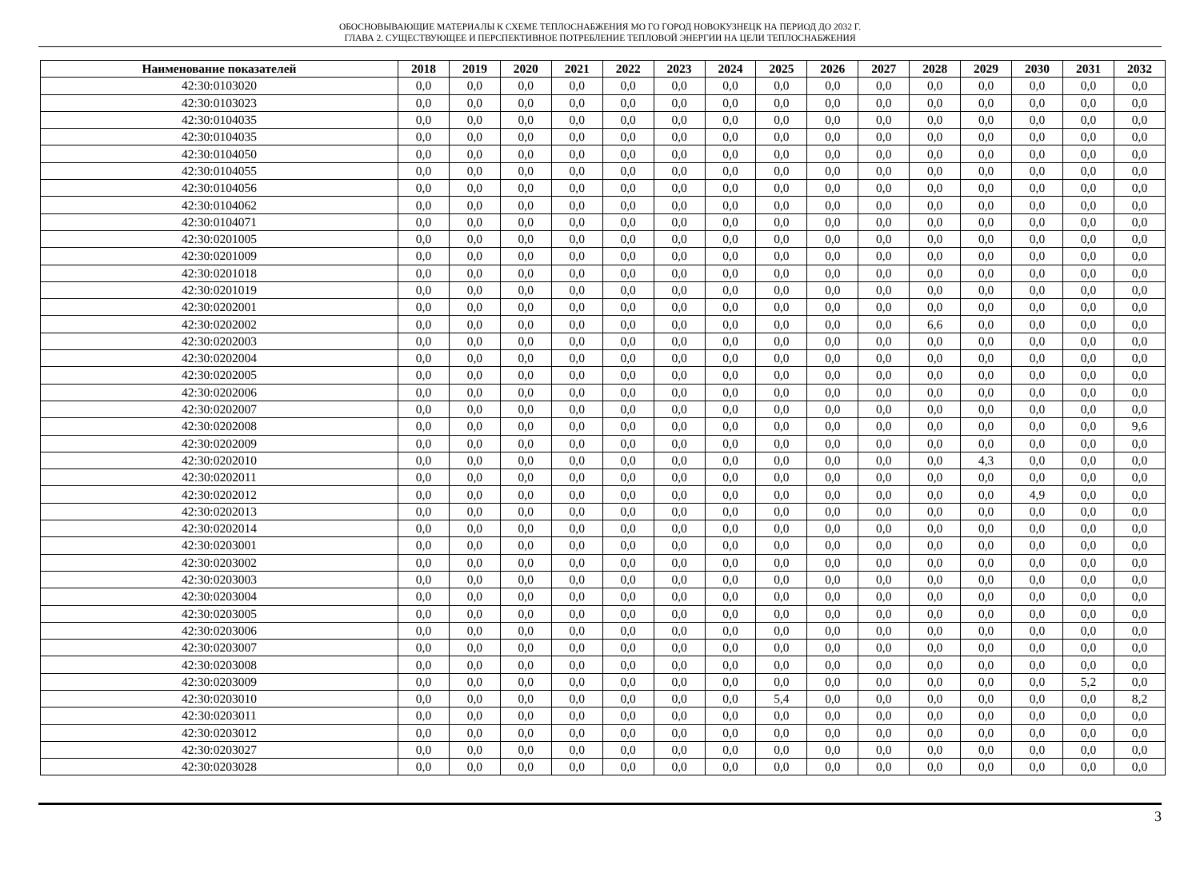ОБОСНОВЫВАЮЩИЕ МАТЕРИАЛЫ К СХЕМЕ ТЕПЛОСНАБЖЕНИЯ МО ГО ГОРОД НОВОКУЗНЕЦК НА ПЕРИОД ДО 2032 Г.
ГЛАВА 2. СУЩЕСТВУЮЩЕЕ И ПЕРСПЕКТИВНОЕ ПОТРЕБЛЕНИЕ ТЕПЛОВОЙ ЭНЕРГИИ НА ЦЕЛИ ТЕПЛОСНАБЖЕНИЯ
| Наименование показателей | 2018 | 2019 | 2020 | 2021 | 2022 | 2023 | 2024 | 2025 | 2026 | 2027 | 2028 | 2029 | 2030 | 2031 | 2032 |
| --- | --- | --- | --- | --- | --- | --- | --- | --- | --- | --- | --- | --- | --- | --- | --- |
| 42:30:0103020 | 0,0 | 0,0 | 0,0 | 0,0 | 0,0 | 0,0 | 0,0 | 0,0 | 0,0 | 0,0 | 0,0 | 0,0 | 0,0 | 0,0 | 0,0 |
| 42:30:0103023 | 0,0 | 0,0 | 0,0 | 0,0 | 0,0 | 0,0 | 0,0 | 0,0 | 0,0 | 0,0 | 0,0 | 0,0 | 0,0 | 0,0 | 0,0 |
| 42:30:0104035 | 0,0 | 0,0 | 0,0 | 0,0 | 0,0 | 0,0 | 0,0 | 0,0 | 0,0 | 0,0 | 0,0 | 0,0 | 0,0 | 0,0 | 0,0 |
| 42:30:0104035 | 0,0 | 0,0 | 0,0 | 0,0 | 0,0 | 0,0 | 0,0 | 0,0 | 0,0 | 0,0 | 0,0 | 0,0 | 0,0 | 0,0 | 0,0 |
| 42:30:0104050 | 0,0 | 0,0 | 0,0 | 0,0 | 0,0 | 0,0 | 0,0 | 0,0 | 0,0 | 0,0 | 0,0 | 0,0 | 0,0 | 0,0 | 0,0 |
| 42:30:0104055 | 0,0 | 0,0 | 0,0 | 0,0 | 0,0 | 0,0 | 0,0 | 0,0 | 0,0 | 0,0 | 0,0 | 0,0 | 0,0 | 0,0 | 0,0 |
| 42:30:0104056 | 0,0 | 0,0 | 0,0 | 0,0 | 0,0 | 0,0 | 0,0 | 0,0 | 0,0 | 0,0 | 0,0 | 0,0 | 0,0 | 0,0 | 0,0 |
| 42:30:0104062 | 0,0 | 0,0 | 0,0 | 0,0 | 0,0 | 0,0 | 0,0 | 0,0 | 0,0 | 0,0 | 0,0 | 0,0 | 0,0 | 0,0 | 0,0 |
| 42:30:0104071 | 0,0 | 0,0 | 0,0 | 0,0 | 0,0 | 0,0 | 0,0 | 0,0 | 0,0 | 0,0 | 0,0 | 0,0 | 0,0 | 0,0 | 0,0 |
| 42:30:0201005 | 0,0 | 0,0 | 0,0 | 0,0 | 0,0 | 0,0 | 0,0 | 0,0 | 0,0 | 0,0 | 0,0 | 0,0 | 0,0 | 0,0 | 0,0 |
| 42:30:0201009 | 0,0 | 0,0 | 0,0 | 0,0 | 0,0 | 0,0 | 0,0 | 0,0 | 0,0 | 0,0 | 0,0 | 0,0 | 0,0 | 0,0 | 0,0 |
| 42:30:0201018 | 0,0 | 0,0 | 0,0 | 0,0 | 0,0 | 0,0 | 0,0 | 0,0 | 0,0 | 0,0 | 0,0 | 0,0 | 0,0 | 0,0 | 0,0 |
| 42:30:0201019 | 0,0 | 0,0 | 0,0 | 0,0 | 0,0 | 0,0 | 0,0 | 0,0 | 0,0 | 0,0 | 0,0 | 0,0 | 0,0 | 0,0 | 0,0 |
| 42:30:0202001 | 0,0 | 0,0 | 0,0 | 0,0 | 0,0 | 0,0 | 0,0 | 0,0 | 0,0 | 0,0 | 0,0 | 0,0 | 0,0 | 0,0 | 0,0 |
| 42:30:0202002 | 0,0 | 0,0 | 0,0 | 0,0 | 0,0 | 0,0 | 0,0 | 0,0 | 0,0 | 0,0 | 6,6 | 0,0 | 0,0 | 0,0 | 0,0 |
| 42:30:0202003 | 0,0 | 0,0 | 0,0 | 0,0 | 0,0 | 0,0 | 0,0 | 0,0 | 0,0 | 0,0 | 0,0 | 0,0 | 0,0 | 0,0 | 0,0 |
| 42:30:0202004 | 0,0 | 0,0 | 0,0 | 0,0 | 0,0 | 0,0 | 0,0 | 0,0 | 0,0 | 0,0 | 0,0 | 0,0 | 0,0 | 0,0 | 0,0 |
| 42:30:0202005 | 0,0 | 0,0 | 0,0 | 0,0 | 0,0 | 0,0 | 0,0 | 0,0 | 0,0 | 0,0 | 0,0 | 0,0 | 0,0 | 0,0 | 0,0 |
| 42:30:0202006 | 0,0 | 0,0 | 0,0 | 0,0 | 0,0 | 0,0 | 0,0 | 0,0 | 0,0 | 0,0 | 0,0 | 0,0 | 0,0 | 0,0 | 0,0 |
| 42:30:0202007 | 0,0 | 0,0 | 0,0 | 0,0 | 0,0 | 0,0 | 0,0 | 0,0 | 0,0 | 0,0 | 0,0 | 0,0 | 0,0 | 0,0 | 0,0 |
| 42:30:0202008 | 0,0 | 0,0 | 0,0 | 0,0 | 0,0 | 0,0 | 0,0 | 0,0 | 0,0 | 0,0 | 0,0 | 0,0 | 0,0 | 0,0 | 9,6 |
| 42:30:0202009 | 0,0 | 0,0 | 0,0 | 0,0 | 0,0 | 0,0 | 0,0 | 0,0 | 0,0 | 0,0 | 0,0 | 0,0 | 0,0 | 0,0 | 0,0 |
| 42:30:0202010 | 0,0 | 0,0 | 0,0 | 0,0 | 0,0 | 0,0 | 0,0 | 0,0 | 0,0 | 0,0 | 0,0 | 4,3 | 0,0 | 0,0 | 0,0 |
| 42:30:0202011 | 0,0 | 0,0 | 0,0 | 0,0 | 0,0 | 0,0 | 0,0 | 0,0 | 0,0 | 0,0 | 0,0 | 0,0 | 0,0 | 0,0 | 0,0 |
| 42:30:0202012 | 0,0 | 0,0 | 0,0 | 0,0 | 0,0 | 0,0 | 0,0 | 0,0 | 0,0 | 0,0 | 0,0 | 0,0 | 4,9 | 0,0 | 0,0 |
| 42:30:0202013 | 0,0 | 0,0 | 0,0 | 0,0 | 0,0 | 0,0 | 0,0 | 0,0 | 0,0 | 0,0 | 0,0 | 0,0 | 0,0 | 0,0 | 0,0 |
| 42:30:0202014 | 0,0 | 0,0 | 0,0 | 0,0 | 0,0 | 0,0 | 0,0 | 0,0 | 0,0 | 0,0 | 0,0 | 0,0 | 0,0 | 0,0 | 0,0 |
| 42:30:0203001 | 0,0 | 0,0 | 0,0 | 0,0 | 0,0 | 0,0 | 0,0 | 0,0 | 0,0 | 0,0 | 0,0 | 0,0 | 0,0 | 0,0 | 0,0 |
| 42:30:0203002 | 0,0 | 0,0 | 0,0 | 0,0 | 0,0 | 0,0 | 0,0 | 0,0 | 0,0 | 0,0 | 0,0 | 0,0 | 0,0 | 0,0 | 0,0 |
| 42:30:0203003 | 0,0 | 0,0 | 0,0 | 0,0 | 0,0 | 0,0 | 0,0 | 0,0 | 0,0 | 0,0 | 0,0 | 0,0 | 0,0 | 0,0 | 0,0 |
| 42:30:0203004 | 0,0 | 0,0 | 0,0 | 0,0 | 0,0 | 0,0 | 0,0 | 0,0 | 0,0 | 0,0 | 0,0 | 0,0 | 0,0 | 0,0 | 0,0 |
| 42:30:0203005 | 0,0 | 0,0 | 0,0 | 0,0 | 0,0 | 0,0 | 0,0 | 0,0 | 0,0 | 0,0 | 0,0 | 0,0 | 0,0 | 0,0 | 0,0 |
| 42:30:0203006 | 0,0 | 0,0 | 0,0 | 0,0 | 0,0 | 0,0 | 0,0 | 0,0 | 0,0 | 0,0 | 0,0 | 0,0 | 0,0 | 0,0 | 0,0 |
| 42:30:0203007 | 0,0 | 0,0 | 0,0 | 0,0 | 0,0 | 0,0 | 0,0 | 0,0 | 0,0 | 0,0 | 0,0 | 0,0 | 0,0 | 0,0 | 0,0 |
| 42:30:0203008 | 0,0 | 0,0 | 0,0 | 0,0 | 0,0 | 0,0 | 0,0 | 0,0 | 0,0 | 0,0 | 0,0 | 0,0 | 0,0 | 0,0 | 0,0 |
| 42:30:0203009 | 0,0 | 0,0 | 0,0 | 0,0 | 0,0 | 0,0 | 0,0 | 0,0 | 0,0 | 0,0 | 0,0 | 0,0 | 0,0 | 5,2 | 0,0 |
| 42:30:0203010 | 0,0 | 0,0 | 0,0 | 0,0 | 0,0 | 0,0 | 0,0 | 5,4 | 0,0 | 0,0 | 0,0 | 0,0 | 0,0 | 0,0 | 8,2 |
| 42:30:0203011 | 0,0 | 0,0 | 0,0 | 0,0 | 0,0 | 0,0 | 0,0 | 0,0 | 0,0 | 0,0 | 0,0 | 0,0 | 0,0 | 0,0 | 0,0 |
| 42:30:0203012 | 0,0 | 0,0 | 0,0 | 0,0 | 0,0 | 0,0 | 0,0 | 0,0 | 0,0 | 0,0 | 0,0 | 0,0 | 0,0 | 0,0 | 0,0 |
| 42:30:0203027 | 0,0 | 0,0 | 0,0 | 0,0 | 0,0 | 0,0 | 0,0 | 0,0 | 0,0 | 0,0 | 0,0 | 0,0 | 0,0 | 0,0 | 0,0 |
| 42:30:0203028 | 0,0 | 0,0 | 0,0 | 0,0 | 0,0 | 0,0 | 0,0 | 0,0 | 0,0 | 0,0 | 0,0 | 0,0 | 0,0 | 0,0 | 0,0 |
3